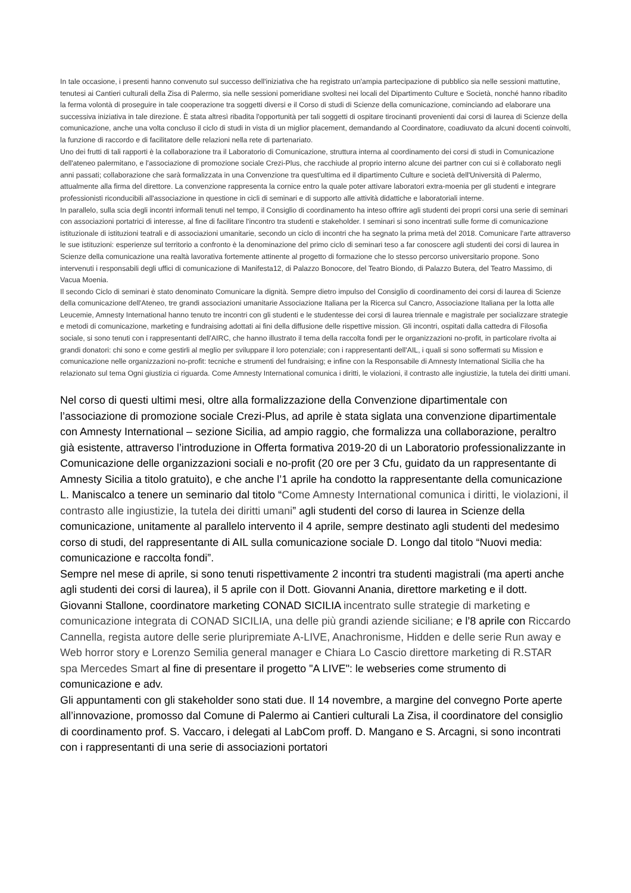In tale occasione, i presenti hanno convenuto sul successo dell'iniziativa che ha registrato un'ampia partecipazione di pubblico sia nelle sessioni mattutine, tenutesi ai Cantieri culturali della Zisa di Palermo, sia nelle sessioni pomeridiane svoltesi nei locali del Dipartimento Culture e Società, nonché hanno ribadito la ferma volontà di proseguire in tale cooperazione tra soggetti diversi e il Corso di studi di Scienze della comunicazione, cominciando ad elaborare una successiva iniziativa in tale direzione. È stata altresì ribadita l'opportunità per tali soggetti di ospitare tirocinanti provenienti dai corsi di laurea di Scienze della comunicazione, anche una volta concluso il ciclo di studi in vista di un miglior placement, demandando al Coordinatore, coadiuvato da alcuni docenti coinvolti, la funzione di raccordo e di facilitatore delle relazioni nella rete di partenariato.
Uno dei frutti di tali rapporti è la collaborazione tra il Laboratorio di Comunicazione, struttura interna al coordinamento dei corsi di studi in Comunicazione dell'ateneo palermitano, e l'associazione di promozione sociale Crezi-Plus, che racchiude al proprio interno alcune dei partner con cui si è collaborato negli anni passati; collaborazione che sarà formalizzata in una Convenzione tra quest'ultima ed il dipartimento Culture e società dell'Università di Palermo, attualmente alla firma del direttore. La convenzione rappresenta la cornice entro la quale poter attivare laboratori extra-moenia per gli studenti e integrare professionisti riconducibili all'associazione in questione in cicli di seminari e di supporto alle attività didattiche e laboratoriali interne.
In parallelo, sulla scia degli incontri informali tenuti nel tempo, il Consiglio di coordinamento ha inteso offrire agli studenti dei propri corsi una serie di seminari con associazioni portatrici di interesse, al fine di facilitare l'incontro tra studenti e stakeholder. I seminari si sono incentrati sulle forme di comunicazione istituzionale di istituzioni teatrali e di associazioni umanitarie, secondo un ciclo di incontri che ha segnato la prima metà del 2018. Comunicare l'arte attraverso le sue istituzioni: esperienze sul territorio a confronto è la denominazione del primo ciclo di seminari teso a far conoscere agli studenti dei corsi di laurea in Scienze della comunicazione una realtà lavorativa fortemente attinente al progetto di formazione che lo stesso percorso universitario propone. Sono intervenuti i responsabili degli uffici di comunicazione di Manifesta12, di Palazzo Bonocore, del Teatro Biondo, di Palazzo Butera, del Teatro Massimo, di Vacua Moenia.
Il secondo Ciclo di seminari è stato denominato Comunicare la dignità. Sempre dietro impulso del Consiglio di coordinamento dei corsi di laurea di Scienze della comunicazione dell'Ateneo, tre grandi associazioni umanitarie Associazione Italiana per la Ricerca sul Cancro, Associazione Italiana per la lotta alle Leucemie, Amnesty International hanno tenuto tre incontri con gli studenti e le studentesse dei corsi di laurea triennale e magistrale per socializzare strategie e metodi di comunicazione, marketing e fundraising adottati ai fini della diffusione delle rispettive mission. Gli incontri, ospitati dalla cattedra di Filosofia sociale, si sono tenuti con i rappresentanti dell'AIRC, che hanno illustrato il tema della raccolta fondi per le organizzazioni no-profit, in particolare rivolta ai grandi donatori: chi sono e come gestirli al meglio per sviluppare il loro potenziale; con i rappresentanti dell'AIL, i quali si sono soffermati su Mission e comunicazione nelle organizzazioni no-profit: tecniche e strumenti del fundraising; e infine con la Responsabile di Amnesty International Sicilia che ha relazionato sul tema Ogni giustizia ci riguarda. Come Amnesty International comunica i diritti, le violazioni, il contrasto alle ingiustizie, la tutela dei diritti umani.
Nel corso di questi ultimi mesi, oltre alla formalizzazione della Convenzione dipartimentale con l’associazione di promozione sociale Crezi-Plus, ad aprile è stata siglata una convenzione dipartimentale con Amnesty International – sezione Sicilia, ad ampio raggio, che formalizza una collaborazione, peraltro già esistente, attraverso l’introduzione in Offerta formativa 2019-20 di un Laboratorio professionalizzante in Comunicazione delle organizzazioni sociali e no-profit (20 ore per 3 Cfu, guidato da un rappresentante di Amnesty Sicilia a titolo gratuito), e che anche l’1 aprile ha condotto la rappresentante della comunicazione L. Maniscalco a tenere un seminario dal titolo “Come Amnesty International comunica i diritti, le violazioni, il contrasto alle ingiustizie, la tutela dei diritti umani” agli studenti del corso di laurea in Scienze della comunicazione, unitamente al parallelo intervento il 4 aprile, sempre destinato agli studenti del medesimo corso di studi, del rappresentante di AIL sulla comunicazione sociale D. Longo dal titolo “Nuovi media: comunicazione e raccolta fondi”.
Sempre nel mese di aprile, si sono tenuti rispettivamente 2 incontri tra studenti magistrali (ma aperti anche agli studenti dei corsi di laurea), il 5 aprile con il Dott. Giovanni Anania, direttore marketing e il dott. Giovanni Stallone, coordinatore marketing CONAD SICILIA incentrato sulle strategie di marketing e comunicazione integrata di CONAD SICILIA, una delle più grandi aziende siciliane; e l’8 aprile con Riccardo Cannella, regista autore delle serie pluripremiate A-LIVE, Anachronisme, Hidden e delle serie Run away e Web horror story e Lorenzo Semilia general manager e Chiara Lo Cascio direttore marketing di R.STAR spa Mercedes Smart al fine di presentare il progetto "A LIVE": le webseries come strumento di comunicazione e adv.
Gli appuntamenti con gli stakeholder sono stati due. Il 14 novembre, a margine del convegno Porte aperte all’innovazione, promosso dal Comune di Palermo ai Cantieri culturali La Zisa, il coordinatore del consiglio di coordinamento prof. S. Vaccaro, i delegati al LabCom proff. D. Mangano e S. Arcagni, si sono incontrati con i rappresentanti di una serie di associazioni portatori